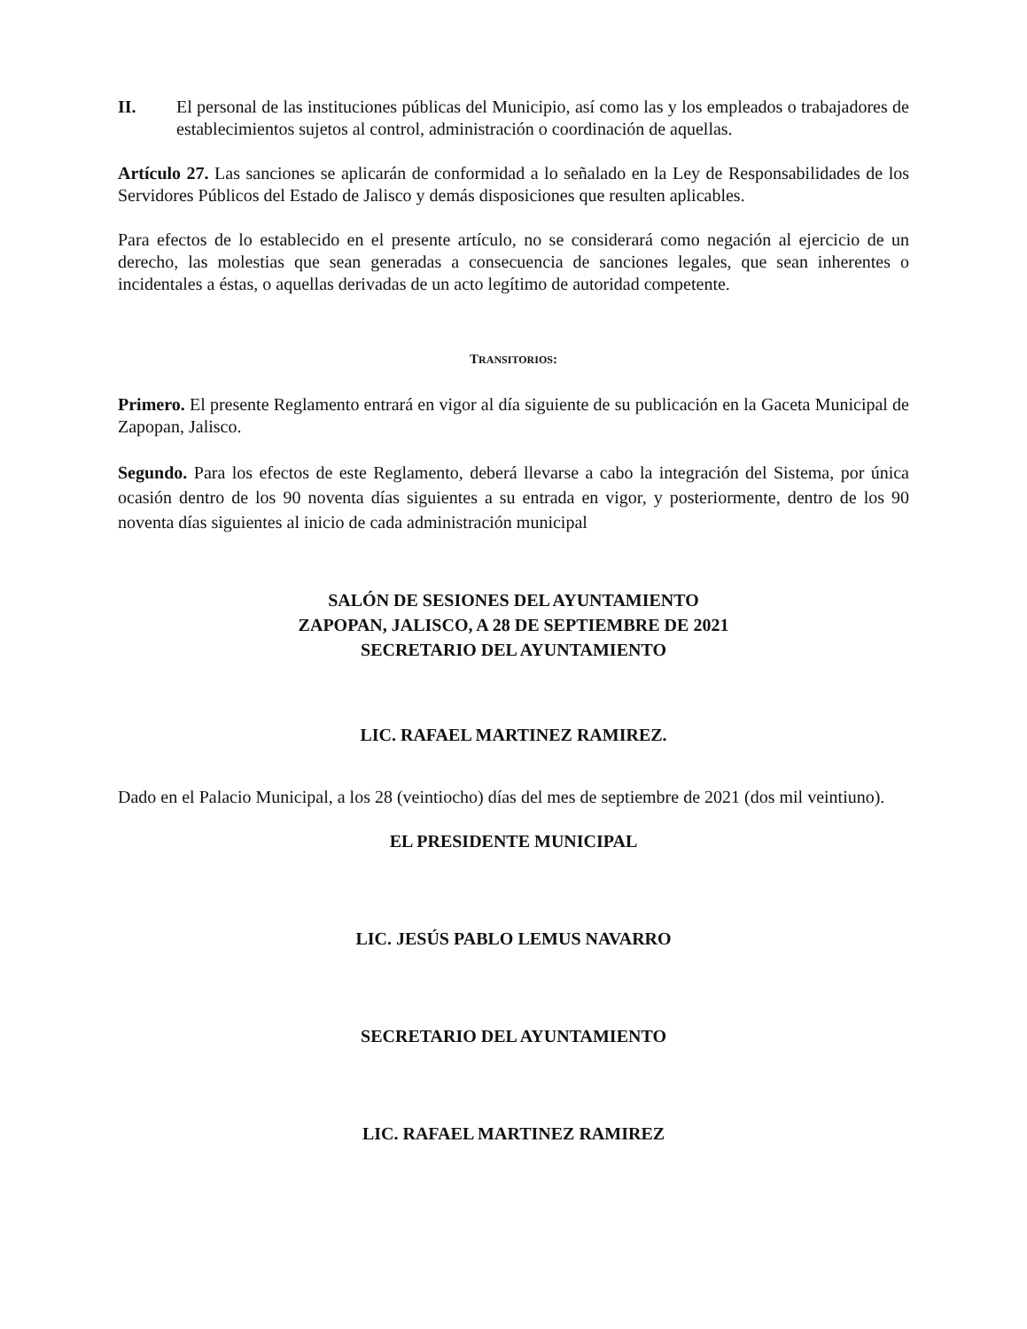II. El personal de las instituciones públicas del Municipio, así como las y los empleados o trabajadores de establecimientos sujetos al control, administración o coordinación de aquellas.
Artículo 27. Las sanciones se aplicarán de conformidad a lo señalado en la Ley de Responsabilidades de los Servidores Públicos del Estado de Jalisco y demás disposiciones que resulten aplicables.
Para efectos de lo establecido en el presente artículo, no se considerará como negación al ejercicio de un derecho, las molestias que sean generadas a consecuencia de sanciones legales, que sean inherentes o incidentales a éstas, o aquellas derivadas de un acto legítimo de autoridad competente.
TRANSITORIOS:
Primero. El presente Reglamento entrará en vigor al día siguiente de su publicación en la Gaceta Municipal de Zapopan, Jalisco.
Segundo. Para los efectos de este Reglamento, deberá llevarse a cabo la integración del Sistema, por única ocasión dentro de los 90 noventa días siguientes a su entrada en vigor, y posteriormente, dentro de los 90 noventa días siguientes al inicio de cada administración municipal
SALÓN DE SESIONES DEL AYUNTAMIENTO
ZAPOPAN, JALISCO, A 28 DE SEPTIEMBRE DE 2021
SECRETARIO DEL AYUNTAMIENTO
LIC. RAFAEL MARTINEZ RAMIREZ.
Dado en el Palacio Municipal, a los 28 (veintiocho) días del mes de septiembre de 2021 (dos mil veintiuno).
EL PRESIDENTE MUNICIPAL
LIC. JESÚS PABLO LEMUS NAVARRO
SECRETARIO DEL AYUNTAMIENTO
LIC. RAFAEL MARTINEZ RAMIREZ